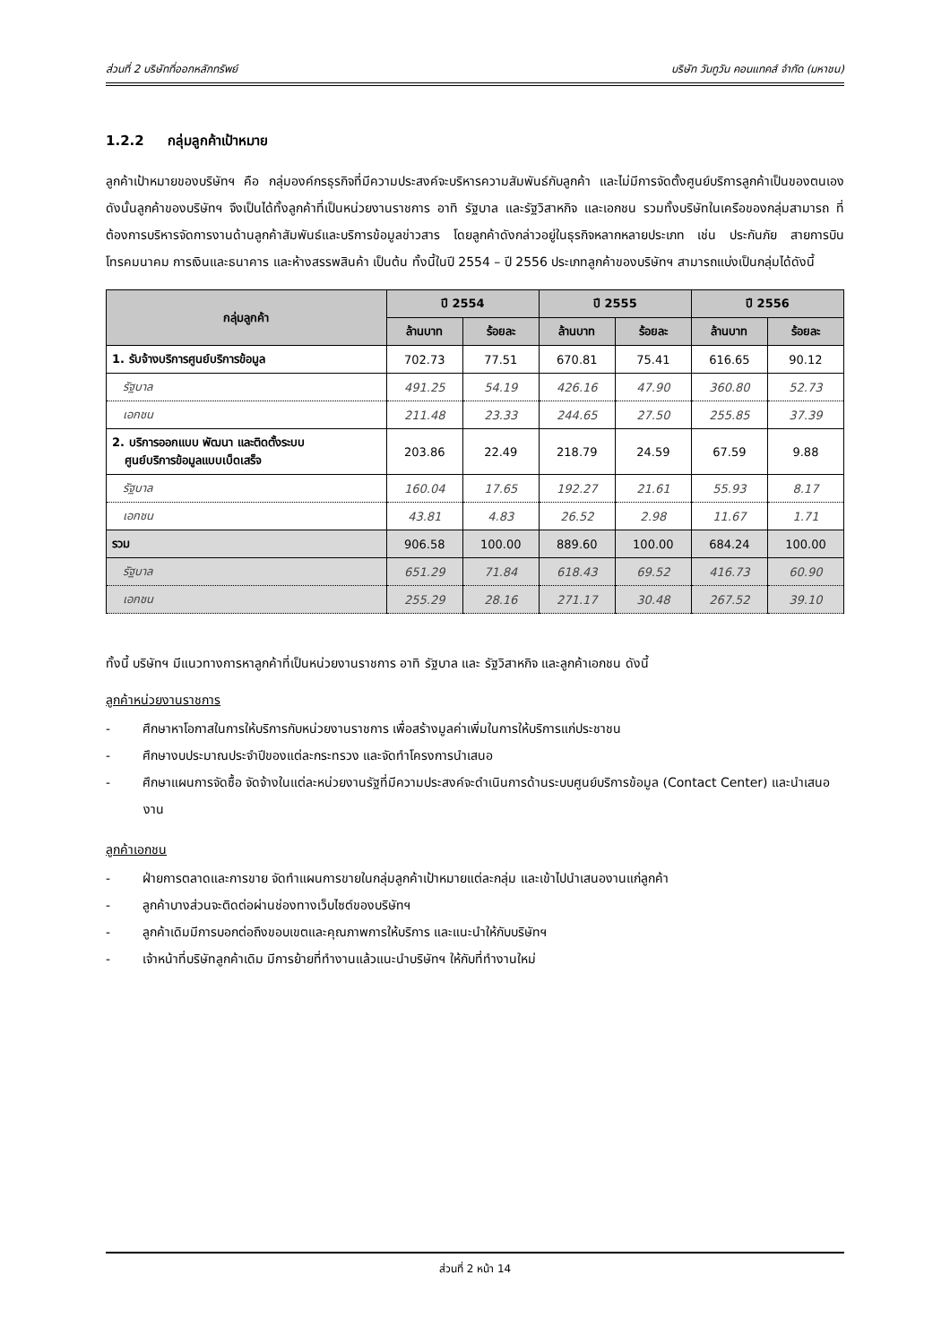ส่วนที่ 2 บริษัทที่ออกหลักทรัพย์ บริษัท วันทูวัน คอนแทคส์ จำกัด (มหาชน)
1.2.2 กลุ่มลูกค้าเป้าหมาย
ลูกค้าเป้าหมายของบริษัทฯ คือ กลุ่มองค์กรธุรกิจที่มีความประสงค์จะบริหารความสัมพันธ์กับลูกค้า และไม่มีการจัดตั้งศูนย์บริการลูกค้าเป็นของตนเอง ดังนั้นลูกค้าของบริษัทฯ จึงเป็นได้ทั้งลูกค้าที่เป็นหน่วยงานราชการ อาทิ รัฐบาล และรัฐวิสาหกิจ และเอกชน รวมทั้งบริษัทในเครือของกลุ่มสามารถ ที่ต้องการบริหารจัดการงานด้านลูกค้าสัมพันธ์และบริการข้อมูลข่าวสาร โดยลูกค้าดังกล่าวอยู่ในธุรกิจหลากหลายประเภท เช่น ประกันภัย สายการบิน โทรคมนาคม การเงินและธนาคาร และห้างสรรพสินค้า เป็นต้น ทั้งนี้ในปี 2554 – ปี 2556 ประเภทลูกค้าของบริษัทฯ สามารถแบ่งเป็นกลุ่มได้ดังนี้
| กลุ่มลูกค้า | ปี 2554 | | ปี 2555 | | ปี 2556 | |
| --- | --- | --- | --- | --- | --- | --- |
| | ล้านบาท | ร้อยละ | ล้านบาท | ร้อยละ | ล้านบาท | ร้อยละ |
| 1. รับจ้างบริการศูนย์บริการข้อมูล | 702.73 | 77.51 | 670.81 | 75.41 | 616.65 | 90.12 |
| รัฐบาล | 491.25 | 54.19 | 426.16 | 47.90 | 360.80 | 52.73 |
| เอกชน | 211.48 | 23.33 | 244.65 | 27.50 | 255.85 | 37.39 |
| 2. บริการออกแบบ พัฒนา และติดตั้งระบบ ศูนย์บริการข้อมูลแบบเบ็ดเสร็จ | 203.86 | 22.49 | 218.79 | 24.59 | 67.59 | 9.88 |
| รัฐบาล | 160.04 | 17.65 | 192.27 | 21.61 | 55.93 | 8.17 |
| เอกชน | 43.81 | 4.83 | 26.52 | 2.98 | 11.67 | 1.71 |
| รวม | 906.58 | 100.00 | 889.60 | 100.00 | 684.24 | 100.00 |
| รัฐบาล | 651.29 | 71.84 | 618.43 | 69.52 | 416.73 | 60.90 |
| เอกชน | 255.29 | 28.16 | 271.17 | 30.48 | 267.52 | 39.10 |
ทั้งนี้ บริษัทฯ มีแนวทางการหาลูกค้าที่เป็นหน่วยงานราชการ อาทิ รัฐบาล และ รัฐวิสาหกิจ และลูกค้าเอกชน ดังนี้
ลูกค้าหน่วยงานราชการ
- ศึกษาหาโอกาสในการให้บริการกับหน่วยงานราชการ เพื่อสร้างมูลค่าเพิ่มในการให้บริการแก่ประชาชน
- ศึกษางบประมาณประจำปีของแต่ละกระทรวง และจัดทำโครงการนำเสนอ
- ศึกษาแผนการจัดซื้อ จัดจ้างในแต่ละหน่วยงานรัฐที่มีความประสงค์จะดำเนินการด้านระบบศูนย์บริการข้อมูล (Contact Center) และนำเสนองาน
ลูกค้าเอกชน
- ฝ่ายการตลาดและการขาย จัดทำแผนการขายในกลุ่มลูกค้าเป้าหมายแต่ละกลุ่ม และเข้าไปนำเสนองานแก่ลูกค้า
- ลูกค้าบางส่วนจะติดต่อผ่านช่องทางเว็บไซต์ของบริษัทฯ
- ลูกค้าเดิมมีการบอกต่อถึงขอบเขตและคุณภาพการให้บริการ และแนะนำให้กับบริษัทฯ
- เจ้าหน้าที่บริษัทลูกค้าเดิม มีการย้ายที่ทำงานแล้วแนะนำบริษัทฯ ให้กับที่ทำงานใหม่
ส่วนที่ 2 หน้า 14